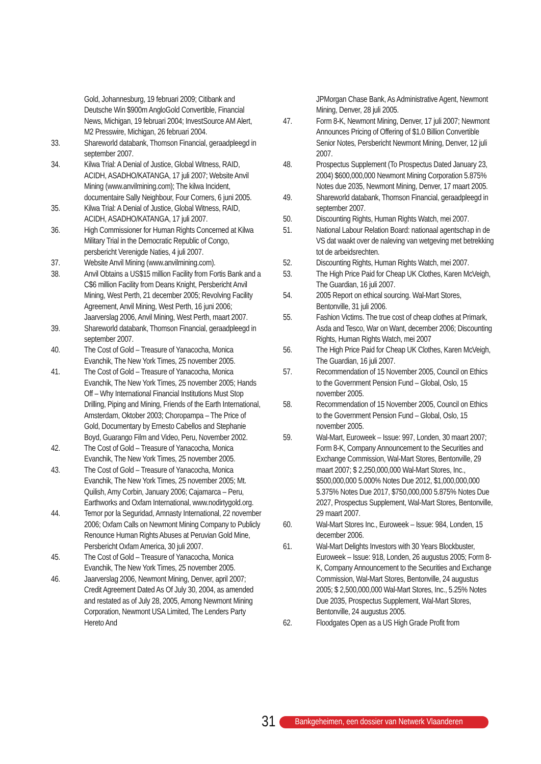Gold, Johannesburg, 19 februari 2009; Citibank and Deutsche Win $900m AngloGold Convertible, Financial News, Michigan, 19 februari 2004; InvestSource AM Alert, M2 Presswire, Michigan, 26 februari 2004.
33. Shareworld databank, Thomson Financial, geraadpleegd in september 2007.
34. Kilwa Trial: A Denial of Justice, Global Witness, RAID, ACIDH, ASADHO/KATANGA, 17 juli 2007; Website Anvil Mining (www.anvilmining.com); The kilwa Incident, documentaire Sally Neighbour, Four Corners, 6 juni 2005.
35. Kilwa Trial: A Denial of Justice, Global Witness, RAID, ACIDH, ASADHO/KATANGA, 17 juli 2007.
36. High Commissioner for Human Rights Concerned at Kilwa Military Trial in the Democratic Republic of Congo, persbericht Verenigde Naties, 4 juli 2007.
37. Website Anvil Mining (www.anvilmining.com).
38. Anvil Obtains a US$15 million Facility from Fortis Bank and a C$6 million Facility from Deans Knight, Persbericht Anvil Mining, West Perth, 21 december 2005; Revolving Facility Agreement, Anvil Mining, West Perth, 16 juni 2006; Jaarverslag 2006, Anvil Mining, West Perth, maart 2007.
39. Shareworld databank, Thomson Financial, geraadpleegd in september 2007.
40. The Cost of Gold – Treasure of Yanacocha, Monica Evanchik, The New York Times, 25 november 2005.
41. The Cost of Gold – Treasure of Yanacocha, Monica Evanchik, The New York Times, 25 november 2005; Hands Off – Why International Financial Institutions Must Stop Drilling, Piping and Mining, Friends of the Earth International, Amsterdam, Oktober 2003; Choropampa – The Price of Gold, Documentary by Ernesto Cabellos and Stephanie Boyd, Guarango Film and Video, Peru, November 2002.
42. The Cost of Gold – Treasure of Yanacocha, Monica Evanchik, The New York Times, 25 november 2005.
43. The Cost of Gold – Treasure of Yanacocha, Monica Evanchik, The New York Times, 25 november 2005; Mt. Quilish, Amy Corbin, January 2006; Cajamarca – Peru, Earthworks and Oxfam International, www.nodirtygold.org.
44. Temor por la Seguridad, Amnasty International, 22 november 2006; Oxfam Calls on Newmont Mining Company to Publicly Renounce Human Rights Abuses at Peruvian Gold Mine, Persbericht Oxfam America, 30 juli 2007.
45. The Cost of Gold – Treasure of Yanacocha, Monica Evanchik, The New York Times, 25 november 2005.
46. Jaarverslag 2006, Newmont Mining, Denver, april 2007; Credit Agreement Dated As Of July 30, 2004, as amended and restated as of July 28, 2005, Among Newmont Mining Corporation, Newmont USA Limited, The Lenders Party Hereto And
JPMorgan Chase Bank, As Administrative Agent, Newmont Mining, Denver, 28 juli 2005.
47. Form 8-K, Newmont Mining, Denver, 17 juli 2007; Newmont Announces Pricing of Offering of $1.0 Billion Convertible Senior Notes, Persbericht Newmont Mining, Denver, 12 juli 2007.
48. Prospectus Supplement (To Prospectus Dated January 23, 2004) $600,000,000 Newmont Mining Corporation 5.875% Notes due 2035, Newmont Mining, Denver, 17 maart 2005.
49. Shareworld databank, Thomson Financial, geraadpleegd in september 2007.
50. Discounting Rights, Human Rights Watch, mei 2007.
51. National Labour Relation Board: nationaal agentschap in de VS dat waakt over de naleving van wetgeving met betrekking tot de arbeidsrechten.
52. Discounting Rights, Human Rights Watch, mei 2007.
53. The High Price Paid for Cheap UK Clothes, Karen McVeigh, The Guardian, 16 juli 2007.
54. 2005 Report on ethical sourcing. Wal-Mart Stores, Bentonville, 31 juli 2006.
55. Fashion Victims. The true cost of cheap clothes at Primark, Asda and Tesco, War on Want, december 2006; Discounting Rights, Human Rights Watch, mei 2007
56. The High Price Paid for Cheap UK Clothes, Karen McVeigh, The Guardian, 16 juli 2007.
57. Recommendation of 15 November 2005, Council on Ethics to the Government Pension Fund – Global, Oslo, 15 november 2005.
58. Recommendation of 15 November 2005, Council on Ethics to the Government Pension Fund – Global, Oslo, 15 november 2005.
59. Wal-Mart, Euroweek – Issue: 997, Londen, 30 maart 2007; Form 8-K, Company Announcement to the Securities and Exchange Commission, Wal-Mart Stores, Bentonville, 29 maart 2007; $ 2,250,000,000 Wal-Mart Stores, Inc., $500,000,000 5.000% Notes Due 2012, $1,000,000,000 5.375% Notes Due 2017, $750,000,000 5.875% Notes Due 2027, Prospectus Supplement, Wal-Mart Stores, Bentonville, 29 maart 2007.
60. Wal-Mart Stores Inc., Euroweek – Issue: 984, Londen, 15 december 2006.
61. Wal-Mart Delights Investors with 30 Years Blockbuster, Euroweek – Issue: 918, Londen, 26 augustus 2005; Form 8-K, Company Announcement to the Securities and Exchange Commission, Wal-Mart Stores, Bentonville, 24 augustus 2005; $ 2,500,000,000 Wal-Mart Stores, Inc., 5.25% Notes Due 2035, Prospectus Supplement, Wal-Mart Stores, Bentonville, 24 augustus 2005.
62. Floodgates Open as a US High Grade Profit from
31 Bankgeheimen, een dossier van Netwerk Vlaanderen